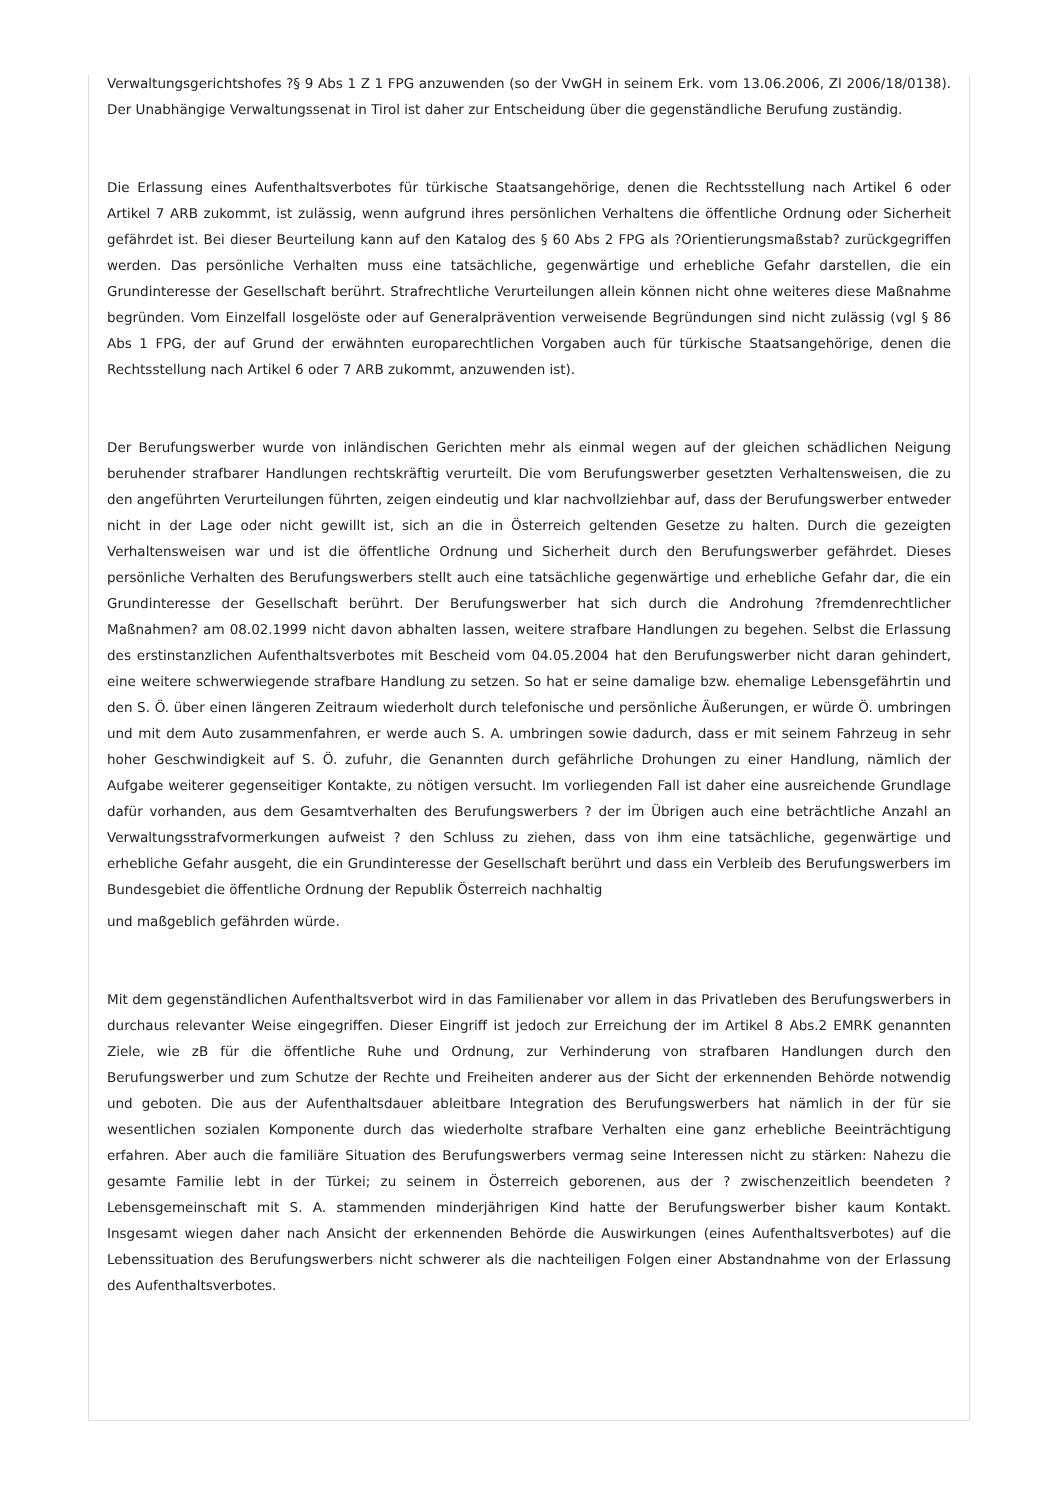Verwaltungsgerichtshofes ?§ 9 Abs 1 Z 1 FPG anzuwenden (so der VwGH in seinem Erk. vom 13.06.2006, Zl 2006/18/0138). Der Unabhängige Verwaltungssenat in Tirol ist daher zur Entscheidung über die gegenständliche Berufung zuständig.
Die Erlassung eines Aufenthaltsverbotes für türkische Staatsangehörige, denen die Rechtsstellung nach Artikel 6 oder Artikel 7 ARB zukommt, ist zulässig, wenn aufgrund ihres persönlichen Verhaltens die öffentliche Ordnung oder Sicherheit gefährdet ist. Bei dieser Beurteilung kann auf den Katalog des § 60 Abs 2 FPG als ?Orientierungsmaßstab? zurückgegriffen werden. Das persönliche Verhalten muss eine tatsächliche, gegenwärtige und erhebliche Gefahr darstellen, die ein Grundinteresse der Gesellschaft berührt. Strafrechtliche Verurteilungen allein können nicht ohne weiteres diese Maßnahme begründen. Vom Einzelfall losgelöste oder auf Generalprävention verweisende Begründungen sind nicht zulässig (vgl § 86 Abs 1 FPG, der auf Grund der erwähnten europarechtlichen Vorgaben auch für türkische Staatsangehörige, denen die Rechtsstellung nach Artikel 6 oder 7 ARB zukommt, anzuwenden ist).
Der Berufungswerber wurde von inländischen Gerichten mehr als einmal wegen auf der gleichen schädlichen Neigung beruhender strafbarer Handlungen rechtskräftig verurteilt. Die vom Berufungswerber gesetzten Verhaltensweisen, die zu den angeführten Verurteilungen führten, zeigen eindeutig und klar nachvollziehbar auf, dass der Berufungswerber entweder nicht in der Lage oder nicht gewillt ist, sich an die in Österreich geltenden Gesetze zu halten. Durch die gezeigten Verhaltensweisen war und ist die öffentliche Ordnung und Sicherheit durch den Berufungswerber gefährdet. Dieses persönliche Verhalten des Berufungswerbers stellt auch eine tatsächliche gegenwärtige und erhebliche Gefahr dar, die ein Grundinteresse der Gesellschaft berührt. Der Berufungswerber hat sich durch die Androhung ?fremdenrechtlicher Maßnahmen? am 08.02.1999 nicht davon abhalten lassen, weitere strafbare Handlungen zu begehen. Selbst die Erlassung des erstinstanzlichen Aufenthaltsverbotes mit Bescheid vom 04.05.2004 hat den Berufungswerber nicht daran gehindert, eine weitere schwerwiegende strafbare Handlung zu setzen. So hat er seine damalige bzw. ehemalige Lebensgefährtin und den S. Ö. über einen längeren Zeitraum wiederholt durch telefonische und persönliche Äußerungen, er würde Ö. umbringen und mit dem Auto zusammenfahren, er werde auch S. A. umbringen sowie dadurch, dass er mit seinem Fahrzeug in sehr hoher Geschwindigkeit auf S. Ö. zufuhr, die Genannten durch gefährliche Drohungen zu einer Handlung, nämlich der Aufgabe weiterer gegenseitiger Kontakte, zu nötigen versucht. Im vorliegenden Fall ist daher eine ausreichende Grundlage dafür vorhanden, aus dem Gesamtverhalten des Berufungswerbers ? der im Übrigen auch eine beträchtliche Anzahl an Verwaltungsstrafvormerkungen aufweist ? den Schluss zu ziehen, dass von ihm eine tatsächliche, gegenwärtige und erhebliche Gefahr ausgeht, die ein Grundinteresse der Gesellschaft berührt und dass ein Verbleib des Berufungswerbers im Bundesgebiet die öffentliche Ordnung der Republik Österreich nachhaltig
und maßgeblich gefährden würde.
Mit dem gegenständlichen Aufenthaltsverbot wird in das Familienaber vor allem in das Privatleben des Berufungswerbers in durchaus relevanter Weise eingegriffen. Dieser Eingriff ist jedoch zur Erreichung der im Artikel 8 Abs.2 EMRK genannten Ziele, wie zB für die öffentliche Ruhe und Ordnung, zur Verhinderung von strafbaren Handlungen durch den Berufungswerber und zum Schutze der Rechte und Freiheiten anderer aus der Sicht der erkennenden Behörde notwendig und geboten. Die aus der Aufenthaltsdauer ableitbare Integration des Berufungswerbers hat nämlich in der für sie wesentlichen sozialen Komponente durch das wiederholte strafbare Verhalten eine ganz erhebliche Beeinträchtigung erfahren. Aber auch die familiäre Situation des Berufungswerbers vermag seine Interessen nicht zu stärken: Nahezu die gesamte Familie lebt in der Türkei; zu seinem in Österreich geborenen, aus der ? zwischenzeitlich beendeten ? Lebensgemeinschaft mit S. A. stammenden minderjährigen Kind hatte der Berufungswerber bisher kaum Kontakt. Insgesamt wiegen daher nach Ansicht der erkennenden Behörde die Auswirkungen (eines Aufenthaltsverbotes) auf die Lebenssituation des Berufungswerbers nicht schwerer als die nachteiligen Folgen einer Abstandnahme von der Erlassung des Aufenthaltsverbotes.